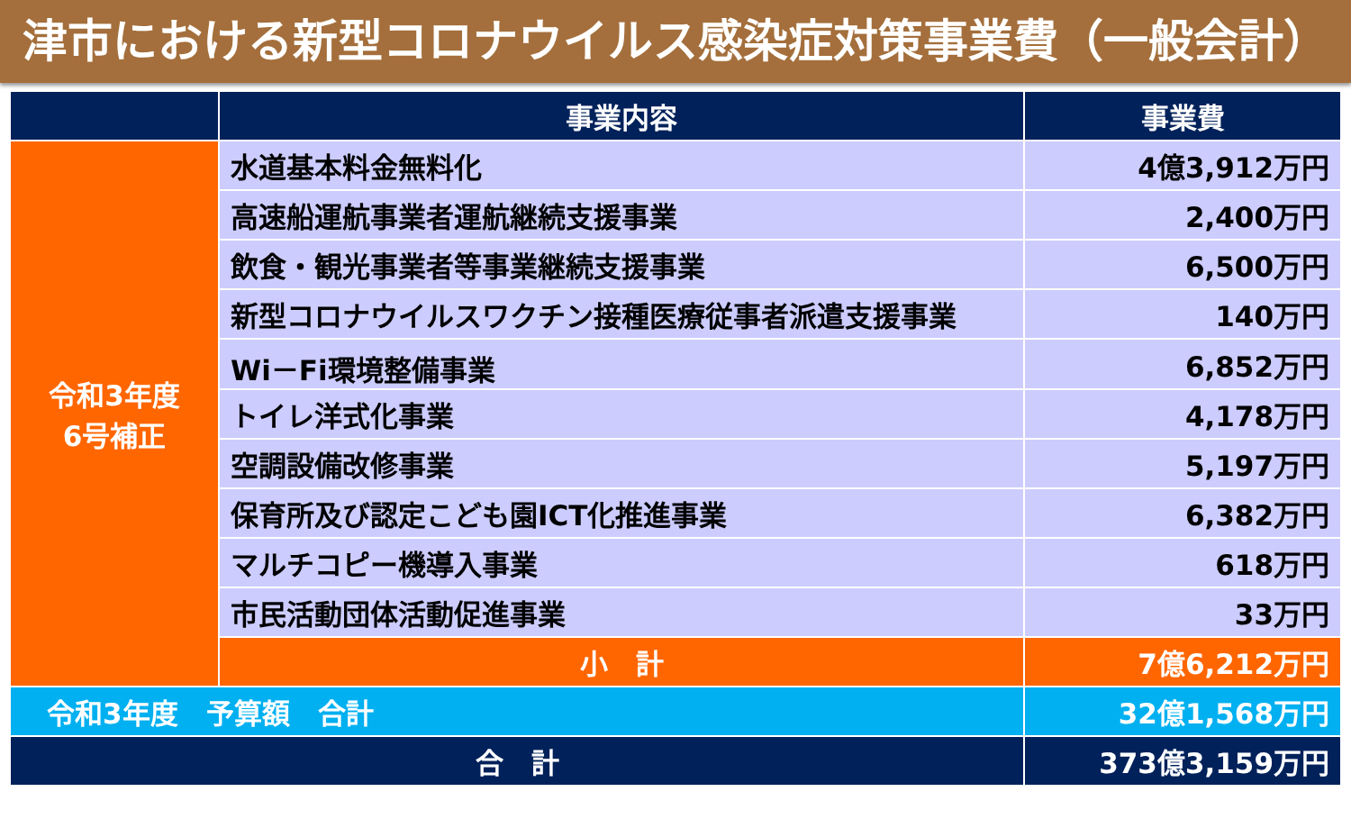津市における新型コロナウイルス感染症対策事業費（一般会計）
| | 事業内容 | 事業費 |
| --- | --- | --- |
| 令和3年度 6号補正 | 水道基本料金無料化 | 4億3,912万円 |
| | 高速船運航事業者運航継続支援事業 | 2,400万円 |
| | 飲食・観光事業者等事業継続支援事業 | 6,500万円 |
| | 新型コロナウイルスワクチン接種医療従事者派遣支援事業 | 140万円 |
| | Wi－Fi環境整備事業 | 6,852万円 |
| | トイレ洋式化事業 | 4,178万円 |
| | 空調設備改修事業 | 5,197万円 |
| | 保育所及び認定こども園ICT化推進事業 | 6,382万円 |
| | マルチコピー機導入事業 | 618万円 |
| | 市民活動団体活動促進事業 | 33万円 |
| | 小 計 | 7億6,212万円 |
| 令和3年度 予算額 合計 | | 32億1,568万円 |
| 合 計 | | 373億3,159万円 |